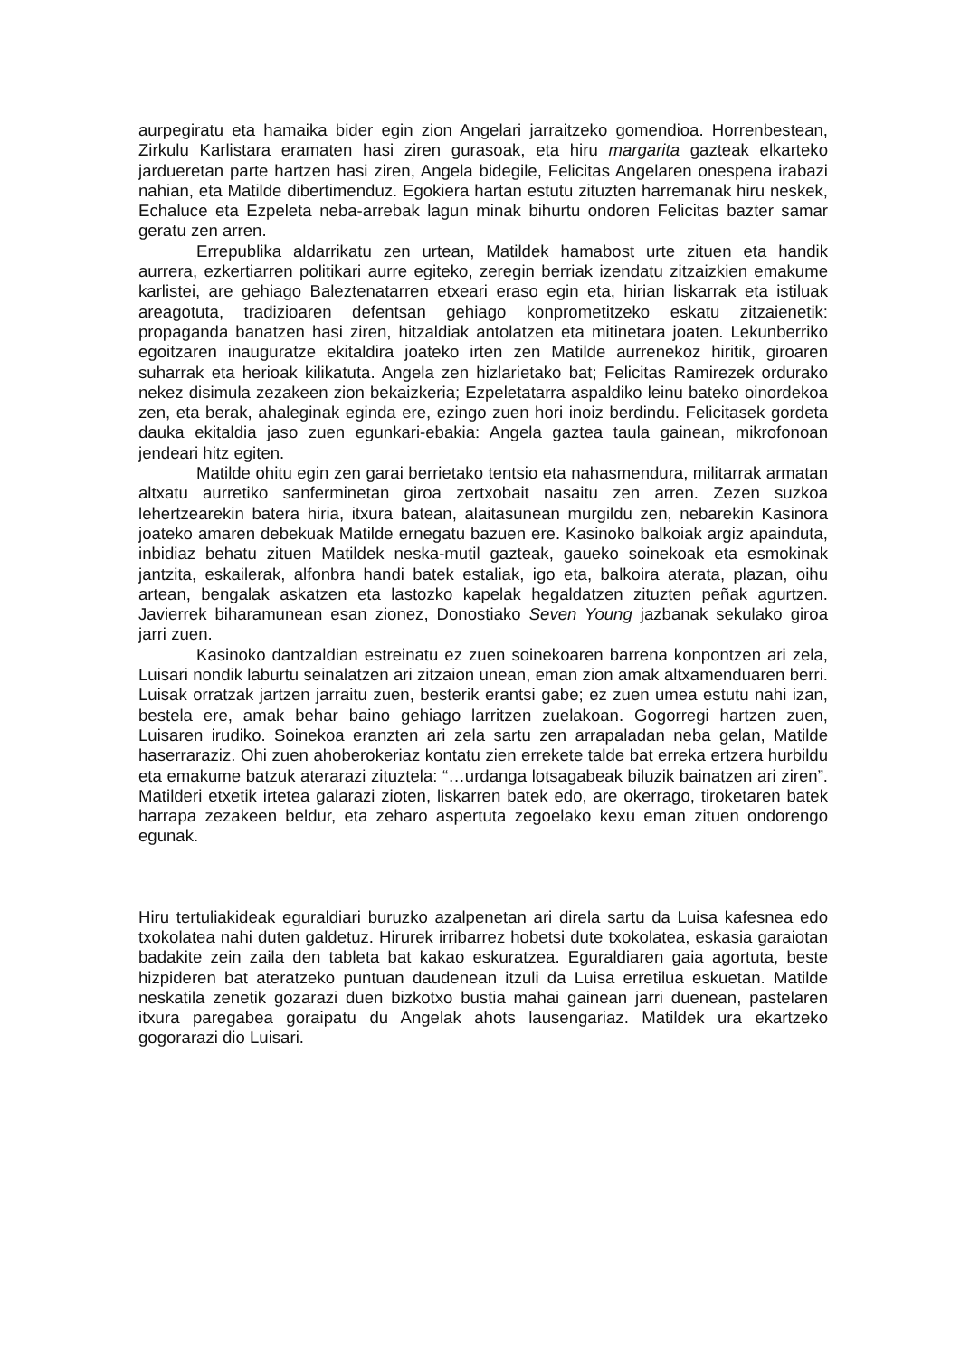aurpegiratu eta hamaika bider egin zion Angelari jarraitzeko gomendioa. Horrenbestean, Zirkulu Karlistara eramaten hasi ziren gurasoak, eta hiru margarita gazteak elkarteko jardueretan parte hartzen hasi ziren, Angela bidegile, Felicitas Angelaren onespena irabazi nahian, eta Matilde dibertimenduz. Egokiera hartan estutu zituzten harremanak hiru neskek, Echaluce eta Ezpeleta neba-arrebak lagun minak bihurtu ondoren Felicitas bazter samar geratu zen arren.
Errepublika aldarrikatu zen urtean, Matildek hamabost urte zituen eta handik aurrera, ezkertiarren politikari aurre egiteko, zeregin berriak izendatu zitzaizkien emakume karlistei, are gehiago Baleztenatarren etxeari eraso egin eta, hirian liskarrak eta istiluak areagotuta, tradizioaren defentsan gehiago konprometitzeko eskatu zitzaienetik: propaganda banatzen hasi ziren, hitzaldiak antolatzen eta mitinetara joaten. Lekunberriko egoitzaren inauguratze ekitaldira joateko irten zen Matilde aurrenekoz hiritik, giroaren suharrak eta herioak kilikatuta. Angela zen hizlarietako bat; Felicitas Ramirezek ordurako nekez disimula zezakeen zion bekaizkeria; Ezpeletatarra aspaldiko leinu bateko oinordekoa zen, eta berak, ahaleginak eginda ere, ezingo zuen hori inoiz berdindu. Felicitasek gordeta dauka ekitaldia jaso zuen egunkari-ebakia: Angela gaztea taula gainean, mikrofonoan jendeari hitz egiten.
Matilde ohitu egin zen garai berrietako tentsio eta nahasmendura, militarrak armatan altxatu aurretiko sanferminetan giroa zertxobait nasaitu zen arren. Zezen suzkoa lehertzearekin batera hiria, itxura batean, alaitasunean murgildu zen, nebarekin Kasinora joateko amaren debekuak Matilde ernegatu bazuen ere. Kasinoko balkoiak argiz apainduta, inbidiaz behatu zituen Matildek neska-mutil gazteak, gaueko soinekoak eta esmokinak jantzita, eskailerak, alfonbra handi batek estaliak, igo eta, balkoira aterata, plazan, oihu artean, bengalak askatzen eta lastozko kapelak hegaldatzen zituzten peñak agurtzen. Javierrek biharamunean esan zionez, Donostiako Seven Young jazbanak sekulako giroa jarri zuen.
Kasinoko dantzaldian estreinatu ez zuen soinekoaren barrena konpontzen ari zela, Luisari nondik laburtu seinalatzen ari zitzaion unean, eman zion amak altxamenduaren berri. Luisak orratzak jartzen jarraitu zuen, besterik erantsi gabe; ez zuen umea estutu nahi izan, bestela ere, amak behar baino gehiago larritzen zuelakoan. Gogorregi hartzen zuen, Luisaren irudiko. Soinekoa eranzten ari zela sartu zen arrapaladan neba gelan, Matilde haserraraziz. Ohi zuen ahoberokeriaz kontatu zien errekete talde bat erreka ertzera hurbildu eta emakume batzuk aterarazi zituztela: “…urdanga lotsagabeak biluzik bainatzen ari ziren”. Matilderi etxetik irtetea galarazi zioten, liskarren batek edo, are okerrago, tiroketaren batek harrapa zezakeen beldur, eta zeharo aspertuta zegoelako kexu eman zituen ondorengo egunak.
Hiru tertuliakideak eguraldiari buruzko azalpenetan ari direla sartu da Luisa kafesnea edo txokolatea nahi duten galdetuz. Hirurek irribarrez hobetsi dute txokolatea, eskasia garaiotan badakite zein zaila den tableta bat kakao eskuratzea. Eguraldiaren gaia agortuta, beste hizpideren bat ateratzeko puntuan daudenean itzuli da Luisa erretilua eskuetan. Matilde neskatila zenetik gozarazi duen bizkotxo bustia mahai gainean jarri duenean, pastelaren itxura paregabea goraipatu du Angelak ahots lausengariaz. Matildek ura ekartzeko gogorarazi dio Luisari.